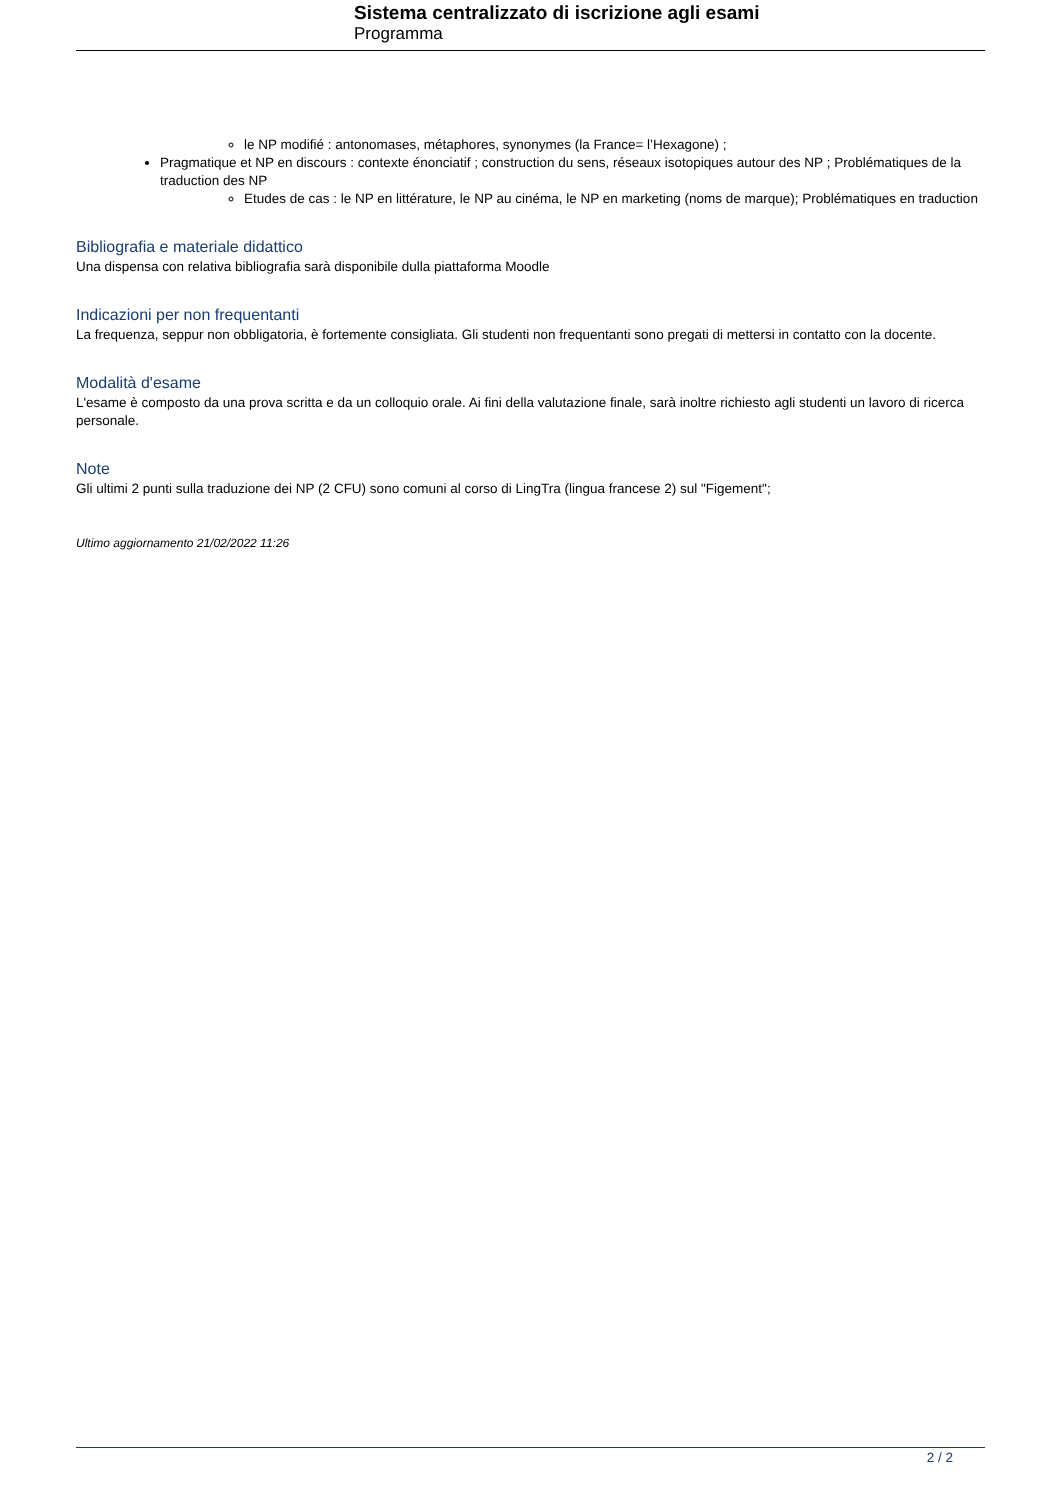Sistema centralizzato di iscrizione agli esami
Programma
le NP modifié : antonomases, métaphores, synonymes (la France= l’Hexagone) ;
Pragmatique et NP en discours : contexte énonciatif ; construction du sens, réseaux isotopiques autour des NP ; Problématiques de la traduction des NP
Etudes de cas : le NP en littérature, le NP au cinéma, le NP en marketing (noms de marque); Problématiques en traduction
Bibliografia e materiale didattico
Una dispensa con relativa bibliografia sarà disponibile dulla piattaforma Moodle
Indicazioni per non frequentanti
La frequenza, seppur non obbligatoria, è fortemente consigliata. Gli studenti non frequentanti sono pregati di mettersi in contatto con la docente.
Modalità d'esame
L'esame è composto da una prova scritta e da un colloquio orale. Ai fini della valutazione finale, sarà inoltre richiesto agli studenti un lavoro di ricerca personale.
Note
Gli ultimi 2 punti sulla traduzione dei NP (2 CFU) sono comuni al corso di LingTra (lingua francese 2) sul "Figement";
Ultimo aggiornamento 21/02/2022 11:26
2 / 2